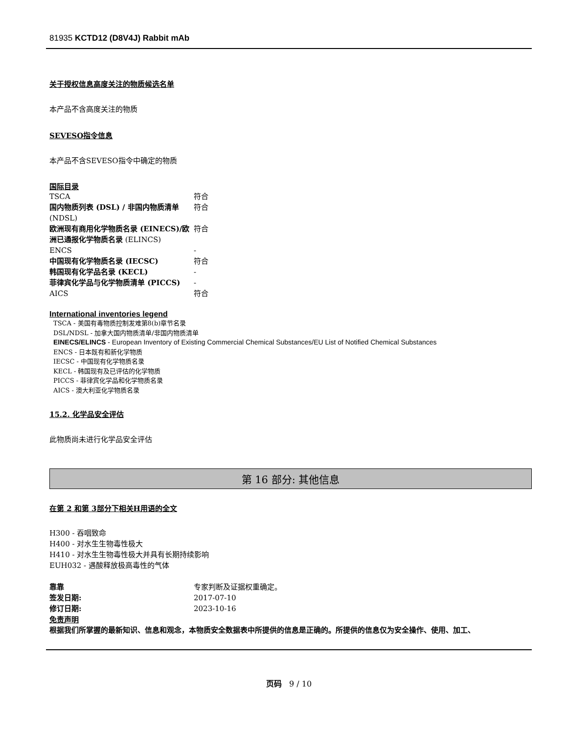81935 KCTD12 (D8V4J) Rabbit mAb
关于授权信息高度关注的物质候选名单
本产品不含高度关注的物质
SEVESO指令信息
本产品不含SEVESO指令中确定的物质
国际目录
| TSCA | 符合 |
| 国内物质列表 (DSL) / 非国内物质清单 (NDSL) | 符合 |
| 欧洲现有商用化学物质名录 (EINECS)/欧洲已通报化学物质名录 (ELINCS) | 符合 |
| ENCS | - |
| 中国现有化学物质名录 (IECSC) | 符合 |
| 韩国现有化学品名录 (KECL) | - |
| 菲律宾化学品与化学物质清单 (PICCS) | - |
| AICS | 符合 |
International inventories legend
TSCA - 美国有毒物质控制发难第8(b)章节名录
DSL/NDSL - 加拿大国内物质清单/非国内物质清单
EINECS/ELINCS - European Inventory of Existing Commercial Chemical Substances/EU List of Notified Chemical Substances
ENCS - 日本既有和新化学物质
IECSC - 中国现有化学物质名录
KECL - 韩国现有及已评估的化学物质
PICCS - 菲律宾化学品和化学物质名录
AICS - 澳大利亚化学物质名录
15.2. 化学品安全评估
此物质尚未进行化学品安全评估
第 16 部分: 其他信息
在第 2 和第 3部分下相关H用语的全文
H300 - 吞咽致命
H400 - 对水生生物毒性极大
H410 - 对水生生物毒性极大并具有长期持续影响
EUH032 - 遇酸释放极高毒性的气体
| 靠靠 | 专家判断及证据权重确定。 |
| 签发日期: | 2017-07-10 |
| 修订日期: | 2023-10-16 |
免责声明
根据我们所掌握的最新知识、信息和观念，本物质安全数据表中所提供的信息是正确的。所提供的信息仅为安全操作、使用、加工、
页码 9 / 10